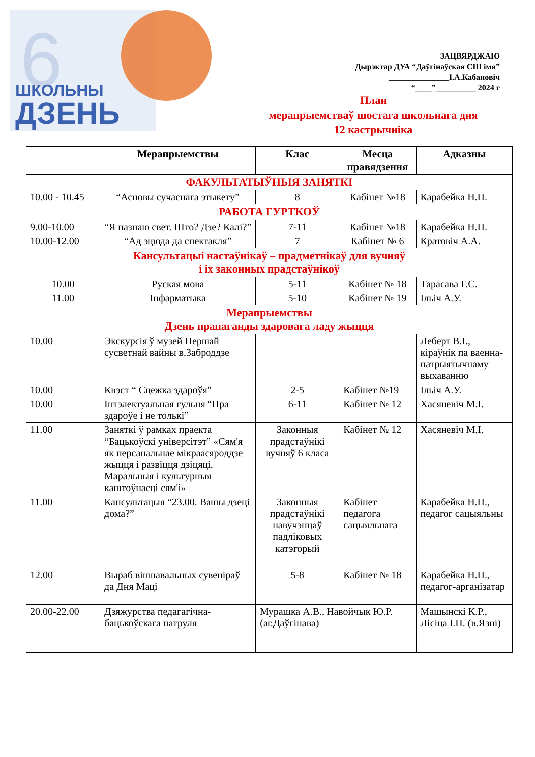6
ШКОЛЬНЫ
ДЗЕНЬ
ЗАЦВЯРДЖАЮ
Дырэктар ДУА “Даўгінаўская СШ імя”
_______________І.А.Кабановіч
“____”__________ 2024 г
План
мерапрыемстваў шостага школьнага дня
12 кастрычніка
| | Мерапрыемствы | Клас | Месца правядзення | Адказны |
| --- | --- | --- | --- | --- |
| ФАКУЛЬТАТЫЎНЫЯ ЗАНЯТКІ | | | | |
| 10.00 - 10.45 | “Асновы сучаснага этыкету” | 8 | Кабінет №18 | Карабейка Н.П. |
| РАБОТА ГУРТКОЎ | | | | |
| 9.00-10.00 | “Я пазнаю свет. Што? Дзе? Калі?” | 7-11 | Кабінет №18 | Карабейка Н.П. |
| 10.00-12.00 | “Ад эцюда да спектакля” | 7 | Кабінет № 6 | Кратовіч А.А. |
| Кансультацыі настаўнікаў – прадметнікаў для вучняў і іх законных прадстаўнікоў | | | | |
| 10.00 | Руская мова | 5-11 | Кабінет № 18 | Тарасава Г.С. |
| 11.00 | Інфарматыка | 5-10 | Кабінет № 19 | Ільіч А.У. |
| Мерапрыемствы Дзень прапаганды здаровага ладу жыцця | | | | |
| 10.00 | Экскурсія ў музей Першай сусветнай вайны в.Заброддзе | | | Леберт В.І., кіраўнік па ваенна-патрыятычнаму выхаванню |
| 10.00 | Квэст “ Сцежка здароўя” | 2-5 | Кабінет №19 | Ільіч А.У. |
| 10.00 | Інтэлектуальная гульня “Пра здароўе і не толькі” | 6-11 | Кабінет № 12 | Хасяневіч М.І. |
| 11.00 | Заняткі ў рамках праекта “Бацькоўскі універсітэт” «Сям'я як персанальнае мікраасяроддзе жыцця і развіцця дзіцяці. Маральныя і культурныя каштоўнасці сям'і» | Законныя прадстаўнікі вучняў 6 класа | Кабінет № 12 | Хасяневіч М.І. |
| 11.00 | Кансультацыя “23.00. Вашы дзеці дома?” | Законныя прадстаўнікі навучэнцаў падліковых катэгорый | Кабінет педагога сацыяльнага | Карабейка Н.П., педагог сацыяльны |
| 12.00 | Выраб віншавальных сувеніраў да Дня Маці | 5-8 | Кабінет № 18 | Карабейка Н.П., педагог-арганізатар |
| 20.00-22.00 | Дзяжурства педагагічна-бацькоўскага патруля | Мурашка А.В., Навойчык Ю.Р. (аг.Даўгінава) | | Машынскі К.Р., Лісіца І.П. (в.Язні) |